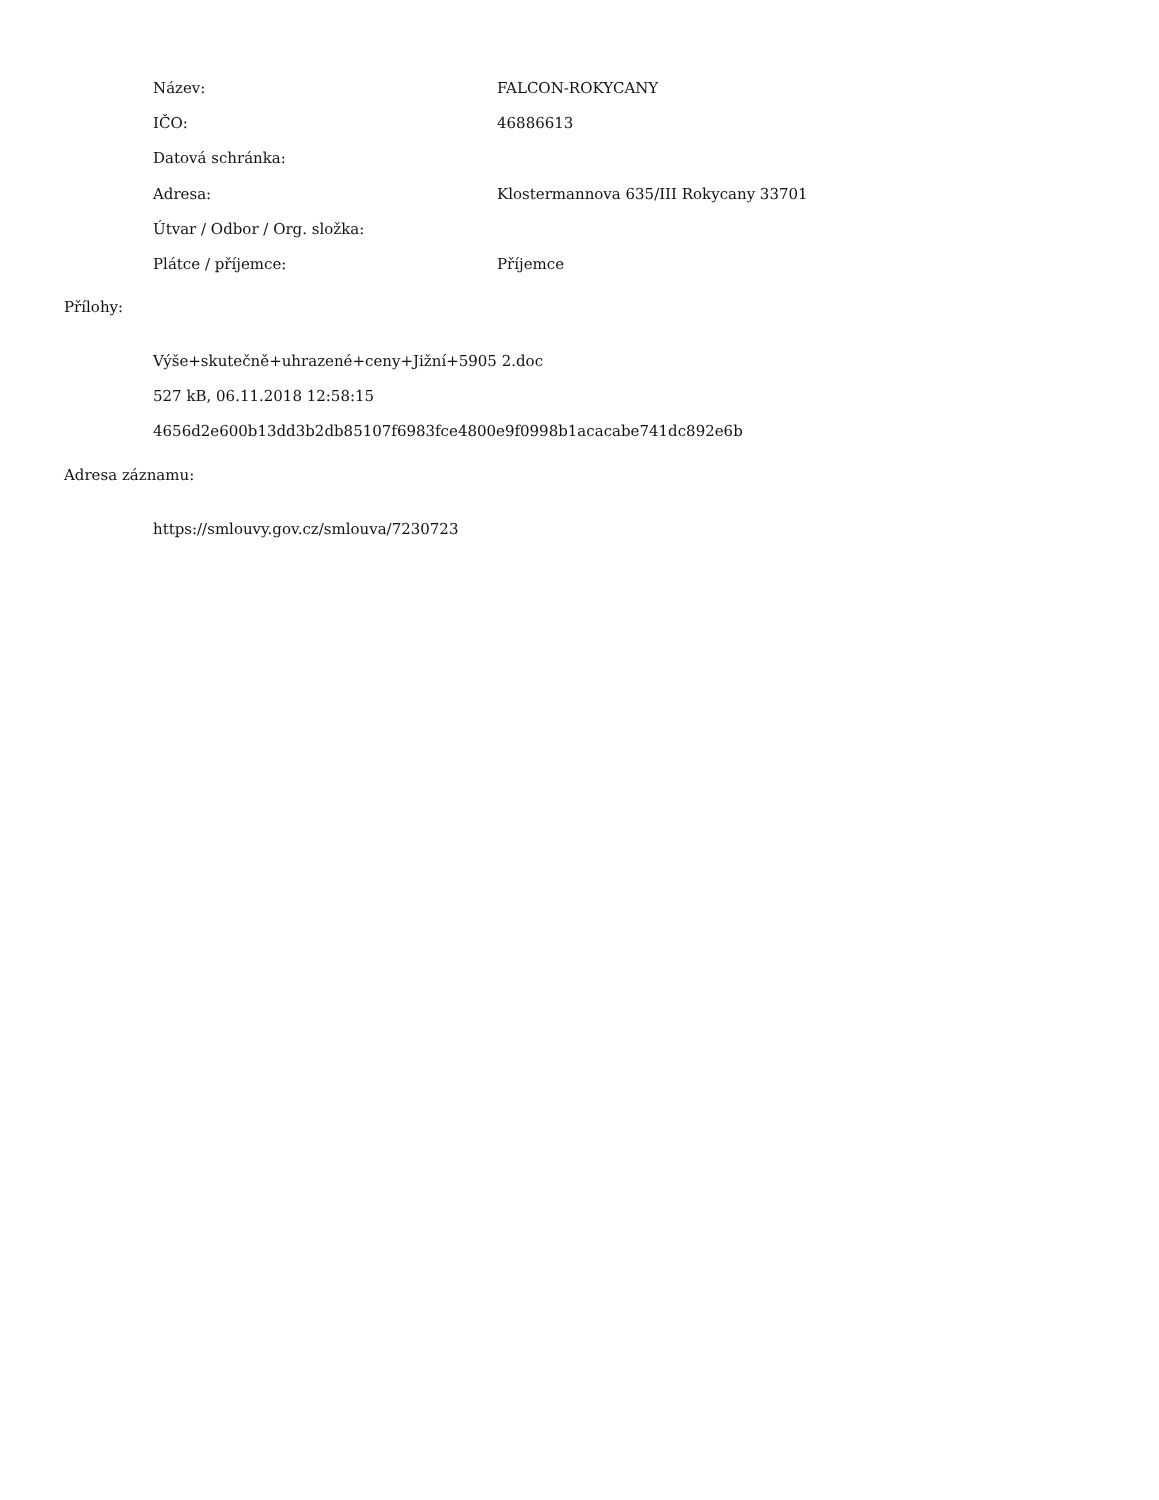| Název: | FALCON-ROKYCANY |
| IČO: | 46886613 |
| Datová schránka: | |
| Adresa: | Klostermannova 635/III Rokycany 33701 |
| Útvar / Odbor / Org. složka: | |
| Plátce / příjemce: | Příjemce |
Přílohy:
Výše+skutečně+uhrazené+ceny+Jižní+5905 2.doc
527 kB, 06.11.2018 12:58:15
4656d2e600b13dd3b2db85107f6983fce4800e9f0998b1acacabe741dc892e6b
Adresa záznamu:
https://smlouvy.gov.cz/smlouva/7230723